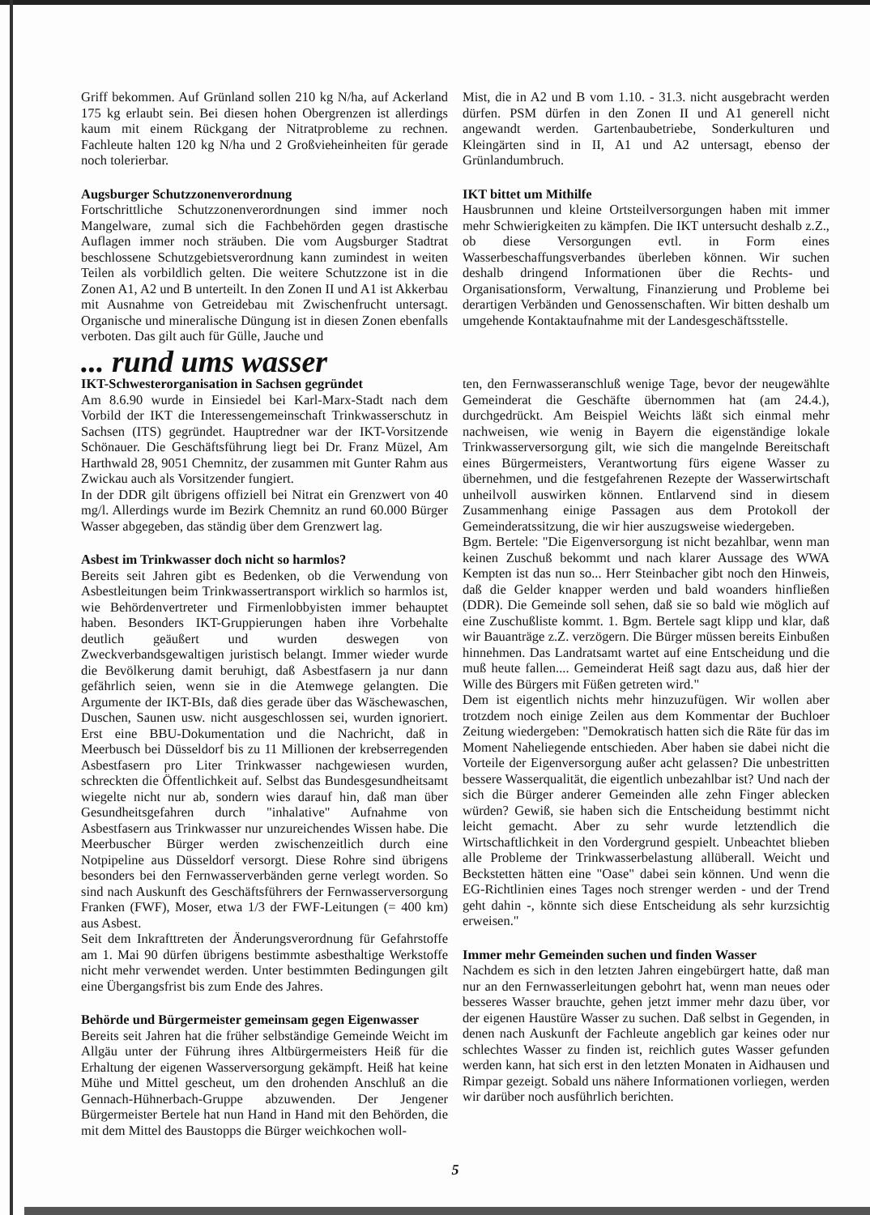Griff bekommen. Auf Grünland sollen 210 kg N/ha, auf Ackerland 175 kg erlaubt sein. Bei diesen hohen Obergrenzen ist allerdings kaum mit einem Rückgang der Nitratprobleme zu rechnen. Fachleute halten 120 kg N/ha und 2 Großvieheinheiten für gerade noch tolerierbar.
Augsburger Schutzzonenverordnung
Fortschrittliche Schutzzonenverordnungen sind immer noch Mangelware, zumal sich die Fachbehörden gegen drastische Auflagen immer noch sträuben. Die vom Augsburger Stadtrat beschlossene Schutzgebietsverordnung kann zumindest in weiten Teilen als vorbildlich gelten. Die weitere Schutzzone ist in die Zonen A1, A2 und B unterteilt. In den Zonen II und A1 ist Akkerbau mit Ausnahme von Getreidebau mit Zwischenfrucht untersagt. Organische und mineralische Düngung ist in diesen Zonen ebenfalls verboten. Das gilt auch für Gülle, Jauche und
Mist, die in A2 und B vom 1.10. - 31.3. nicht ausgebracht werden dürfen. PSM dürfen in den Zonen II und A1 generell nicht angewandt werden. Gartenbaubetriebe, Sonderkulturen und Kleingärten sind in II, A1 und A2 untersagt, ebenso der Grünlandumbruch.
IKT bittet um Mithilfe
Hausbrunnen und kleine Ortsteilversorgungen haben mit immer mehr Schwierigkeiten zu kämpfen. Die IKT untersucht deshalb z.Z., ob diese Versorgungen evtl. in Form eines Wasserbeschaffungsverbandes überleben können. Wir suchen deshalb dringend Informationen über die Rechts- und Organisationsform, Verwaltung, Finanzierung und Probleme bei derartigen Verbänden und Genossenschaften. Wir bitten deshalb um umgehende Kontaktaufnahme mit der Landesgeschäftsstelle.
... rund ums wasser
IKT-Schwesterorganisation in Sachsen gegründet
Am 8.6.90 wurde in Einsiedel bei Karl-Marx-Stadt nach dem Vorbild der IKT die Interessengemeinschaft Trinkwasserschutz in Sachsen (ITS) gegründet. Hauptredner war der IKT-Vorsitzende Schönauer. Die Geschäftsführung liegt bei Dr. Franz Müzel, Am Harthwald 28, 9051 Chemnitz, der zusammen mit Gunter Rahm aus Zwickau auch als Vorsitzender fungiert.
In der DDR gilt übrigens offiziell bei Nitrat ein Grenzwert von 40 mg/l. Allerdings wurde im Bezirk Chemnitz an rund 60.000 Bürger Wasser abgegeben, das ständig über dem Grenzwert lag.
Asbest im Trinkwasser doch nicht so harmlos?
Bereits seit Jahren gibt es Bedenken, ob die Verwendung von Asbestleitungen beim Trinkwassertransport wirklich so harmlos ist, wie Behördenvertreter und Firmenlobbyisten immer behauptet haben. Besonders IKT-Gruppierungen haben ihre Vorbehalte deutlich geäußert und wurden deswegen von Zweckverbandsgewaltigen juristisch belangt. Immer wieder wurde die Bevölkerung damit beruhigt, daß Asbestfasern ja nur dann gefährlich seien, wenn sie in die Atemwege gelangten. Die Argumente der IKT-BIs, daß dies gerade über das Wäschewaschen, Duschen, Saunen usw. nicht ausgeschlossen sei, wurden ignoriert. Erst eine BBU-Dokumentation und die Nachricht, daß in Meerbusch bei Düsseldorf bis zu 11 Millionen der krebserregenden Asbestfasern pro Liter Trinkwasser nachgewiesen wurden, schreckten die Öffentlichkeit auf. Selbst das Bundesgesundheitsamt wiegelte nicht nur ab, sondern wies darauf hin, daß man über Gesundheitsgefahren durch "inhalative" Aufnahme von Asbestfasern aus Trinkwasser nur unzureichendes Wissen habe. Die Meerbuscher Bürger werden zwischenzeitlich durch eine Notpipeline aus Düsseldorf versorgt. Diese Rohre sind übrigens besonders bei den Fernwasserverbänden gerne verlegt worden. So sind nach Auskunft des Geschäftsführers der Fernwasserversorgung Franken (FWF), Moser, etwa 1/3 der FWF-Leitungen (= 400 km) aus Asbest.
Seit dem Inkrafttreten der Änderungsverordnung für Gefahrstoffe am 1. Mai 90 dürfen übrigens bestimmte asbesthaltige Werkstoffe nicht mehr verwendet werden. Unter bestimmten Bedingungen gilt eine Übergangsfrist bis zum Ende des Jahres.
Behörde und Bürgermeister gemeinsam gegen Eigenwasser
Bereits seit Jahren hat die früher selbständige Gemeinde Weicht im Allgäu unter der Führung ihres Altbürgermeisters Heiß für die Erhaltung der eigenen Wasserversorgung gekämpft. Heiß hat keine Mühe und Mittel gescheut, um den drohenden Anschluß an die Gennach-Hühnerbach-Gruppe abzuwenden. Der Jengener Bürgermeister Bertele hat nun Hand in Hand mit den Behörden, die mit dem Mittel des Baustopps die Bürger weichkochen woll-
ten, den Fernwasseranschluß wenige Tage, bevor der neugewählte Gemeinderat die Geschäfte übernommen hat (am 24.4.), durchgedrückt. Am Beispiel Weichts läßt sich einmal mehr nachweisen, wie wenig in Bayern die eigenständige lokale Trinkwasserversorgung gilt, wie sich die mangelnde Bereitschaft eines Bürgermeisters, Verantwortung fürs eigene Wasser zu übernehmen, und die festgefahrenen Rezepte der Wasserwirtschaft unheilvoll auswirken können. Entlarvend sind in diesem Zusammenhang einige Passagen aus dem Protokoll der Gemeinderatssitzung, die wir hier auszugsweise wiedergeben.
Bgm. Bertele: "Die Eigenversorgung ist nicht bezahlbar, wenn man keinen Zuschuß bekommt und nach klarer Aussage des WWA Kempten ist das nun so... Herr Steinbacher gibt noch den Hinweis, daß die Gelder knapper werden und bald woanders hinfließen (DDR). Die Gemeinde soll sehen, daß sie so bald wie möglich auf eine Zuschußliste kommt. 1. Bgm. Bertele sagt klipp und klar, daß wir Bauanträge z.Z. verzögern. Die Bürger müssen bereits Einbußen hinnehmen. Das Landratsamt wartet auf eine Entscheidung und die muß heute fallen.... Gemeinderat Heiß sagt dazu aus, daß hier der Wille des Bürgers mit Füßen getreten wird."
Dem ist eigentlich nichts mehr hinzuzufügen. Wir wollen aber trotzdem noch einige Zeilen aus dem Kommentar der Buchloer Zeitung wiedergeben: "Demokratisch hatten sich die Räte für das im Moment Naheliegende entschieden. Aber haben sie dabei nicht die Vorteile der Eigenversorgung außer acht gelassen? Die unbestritten bessere Wasserqualität, die eigentlich unbezahlbar ist? Und nach der sich die Bürger anderer Gemeinden alle zehn Finger ablecken würden? Gewiß, sie haben sich die Entscheidung bestimmt nicht leicht gemacht. Aber zu sehr wurde letztendlich die Wirtschaftlichkeit in den Vordergrund gespielt. Unbeachtet blieben alle Probleme der Trinkwasserbelastung allüberall. Weicht und Beckstetten hätten eine "Oase" dabei sein können. Und wenn die EG-Richtlinien eines Tages noch strenger werden - und der Trend geht dahin -, könnte sich diese Entscheidung als sehr kurzsichtig erweisen."
Immer mehr Gemeinden suchen und finden Wasser
Nachdem es sich in den letzten Jahren eingebürgert hatte, daß man nur an den Fernwasserleitungen gebohrt hat, wenn man neues oder besseres Wasser brauchte, gehen jetzt immer mehr dazu über, vor der eigenen Haustüre Wasser zu suchen. Daß selbst in Gegenden, in denen nach Auskunft der Fachleute angeblich gar keines oder nur schlechtes Wasser zu finden ist, reichlich gutes Wasser gefunden werden kann, hat sich erst in den letzten Monaten in Aidhausen und Rimpar gezeigt. Sobald uns nähere Informationen vorliegen, werden wir darüber noch ausführlich berichten.
5